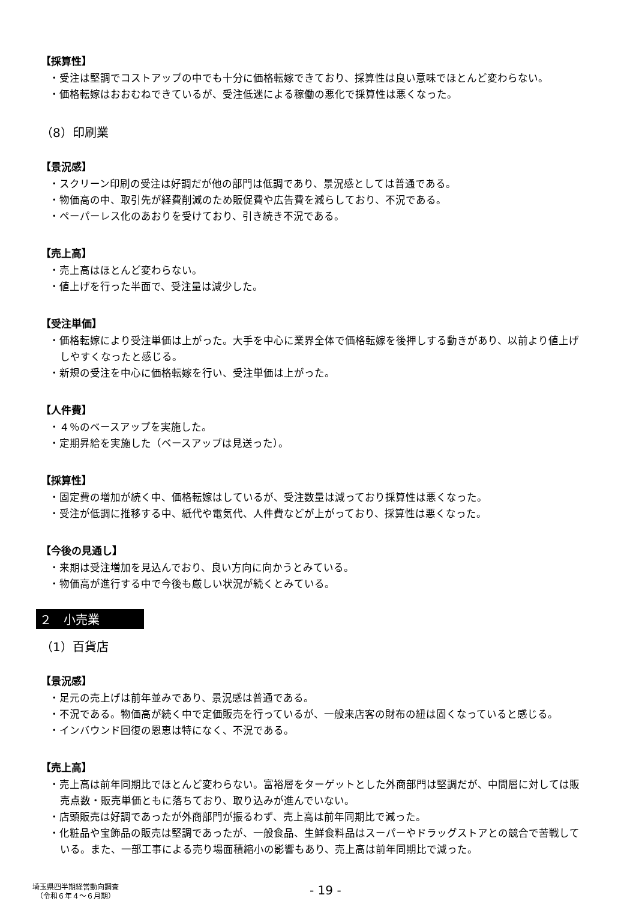【採算性】
・受注は堅調でコストアップの中でも十分に価格転嫁できており、採算性は良い意味でほとんど変わらない。
・価格転嫁はおおむねできているが、受注低迷による稼働の悪化で採算性は悪くなった。
（8）印刷業
【景況感】
・スクリーン印刷の受注は好調だが他の部門は低調であり、景況感としては普通である。
・物価高の中、取引先が経費削減のため販促費や広告費を減らしており、不況である。
・ペーパーレス化のあおりを受けており、引き続き不況である。
【売上高】
・売上高はほとんど変わらない。
・値上げを行った半面で、受注量は減少した。
【受注単価】
・価格転嫁により受注単価は上がった。大手を中心に業界全体で価格転嫁を後押しする動きがあり、以前より値上げしやすくなったと感じる。
・新規の受注を中心に価格転嫁を行い、受注単価は上がった。
【人件費】
・４％のベースアップを実施した。
・定期昇給を実施した（ベースアップは見送った）。
【採算性】
・固定費の増加が続く中、価格転嫁はしているが、受注数量は減っており採算性は悪くなった。
・受注が低調に推移する中、紙代や電気代、人件費などが上がっており、採算性は悪くなった。
【今後の見通し】
・来期は受注増加を見込んでおり、良い方向に向かうとみている。
・物価高が進行する中で今後も厳しい状況が続くとみている。
２　小売業
（1）百貨店
【景況感】
・足元の売上げは前年並みであり、景況感は普通である。
・不況である。物価高が続く中で定価販売を行っているが、一般来店客の財布の紐は固くなっていると感じる。
・インバウンド回復の恩恵は特になく、不況である。
【売上高】
・売上高は前年同期比でほとんど変わらない。富裕層をターゲットとした外商部門は堅調だが、中間層に対しては販売点数・販売単価ともに落ちており、取り込みが進んでいない。
・店頭販売は好調であったが外商部門が振るわず、売上高は前年同期比で減った。
・化粧品や宝飾品の販売は堅調であったが、一般食品、生鮮食料品はスーパーやドラッグストアとの競合で苦戦している。また、一部工事による売り場面積縮小の影響もあり、売上高は前年同期比で減った。
埼玉県四半期経営動向調査
（令和６年４～６月期）
- 19 -